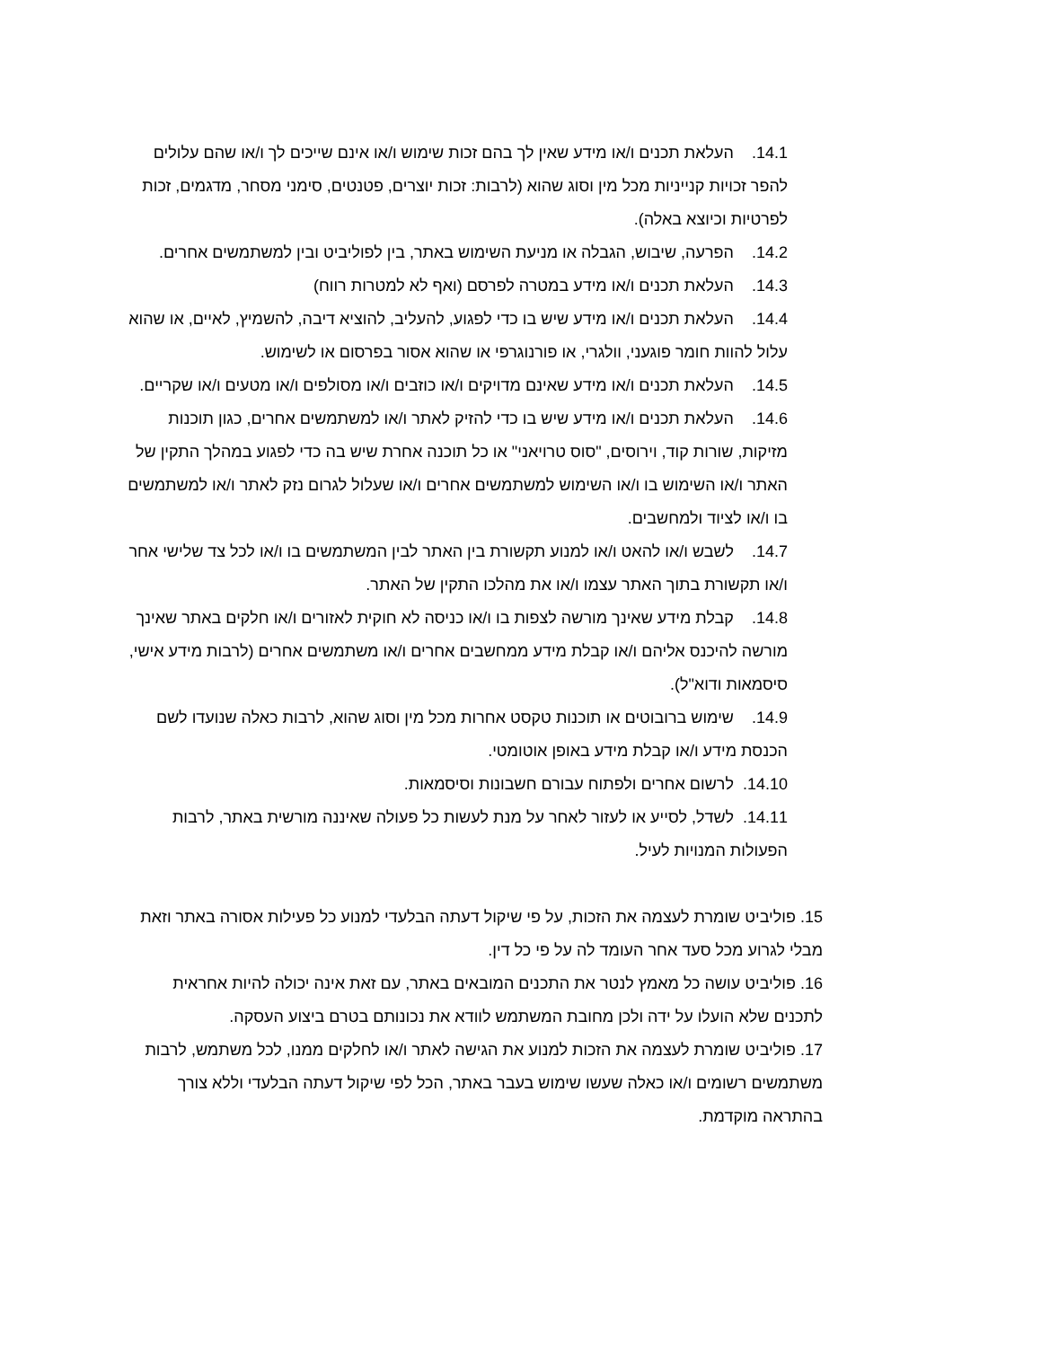14.1. העלאת תכנים ו/או מידע שאין לך בהם זכות שימוש ו/או אינם שייכים לך ו/או שהם עלולים להפר זכויות קנייניות מכל מין וסוג שהוא (לרבות: זכות יוצרים, פטנטים, סימני מסחר, מדגמים, זכות לפרטיות וכיוצא באלה).
14.2. הפרעה, שיבוש, הגבלה או מניעת השימוש באתר, בין לפוליביט ובין למשתמשים אחרים.
14.3. העלאת תכנים ו/או מידע במטרה לפרסם (ואף לא למטרות רווח)
14.4. העלאת תכנים ו/או מידע שיש בו כדי לפגוע, להעליב, להוציא דיבה, להשמיץ, לאיים, או שהוא עלול להוות חומר פוגעני, וולגרי, או פורנוגרפי או שהוא אסור בפרסום או לשימוש.
14.5. העלאת תכנים ו/או מידע שאינם מדויקים ו/או כוזבים ו/או מסולפים ו/או מטעים ו/או שקריים.
14.6. העלאת תכנים ו/או מידע שיש בו כדי להזיק לאתר ו/או למשתמשים אחרים, כגון תוכנות מזיקות, שורות קוד, וירוסים, "סוס טרויאני" או כל תוכנה אחרת שיש בה כדי לפגוע במהלך התקין של האתר ו/או השימוש בו ו/או השימוש למשתמשים אחרים ו/או שעלול לגרום נזק לאתר ו/או למשתמשים בו ו/או לציוד ולמחשבים.
14.7. לשבש ו/או להאט ו/או למנוע תקשורת בין האתר לבין המשתמשים בו ו/או לכל צד שלישי אחר ו/או תקשורת בתוך האתר עצמו ו/או את מהלכו התקין של האתר.
14.8. קבלת מידע שאינך מורשה לצפות בו ו/או כניסה לא חוקית לאזורים ו/או חלקים באתר שאינך מורשה להיכנס אליהם ו/או קבלת מידע ממחשבים אחרים ו/או משתמשים אחרים (לרבות מידע אישי, סיסמאות ודוא"ל).
14.9. שימוש ברובוטים או תוכנות טקסט אחרות מכל מין וסוג שהוא, לרבות כאלה שנועדו לשם הכנסת מידע ו/או קבלת מידע באופן אוטומטי.
14.10. לרשום אחרים ולפתוח עבורם חשבונות וסיסמאות.
14.11. לשדל, לסייע או לעזור לאחר על מנת לעשות כל פעולה שאיננה מורשית באתר, לרבות הפעולות המנויות לעיל.
15. פוליביט שומרת לעצמה את הזכות, על פי שיקול דעתה הבלעדי למנוע כל פעילות אסורה באתר וזאת מבלי לגרוע מכל סעד אחר העומד לה על פי כל דין.
16. פוליביט עושה כל מאמץ לנטר את התכנים המובאים באתר, עם זאת אינה יכולה להיות אחראית לתכנים שלא הועלו על ידה ולכן מחובת המשתמש לוודא את נכונותם בטרם ביצוע העסקה.
17. פוליביט שומרת לעצמה את הזכות למנוע את הגישה לאתר ו/או לחלקים ממנו, לכל משתמש, לרבות משתמשים רשומים ו/או כאלה שעשו שימוש בעבר באתר, הכל לפי שיקול דעתה הבלעדי וללא צורך בהתראה מוקדמת.